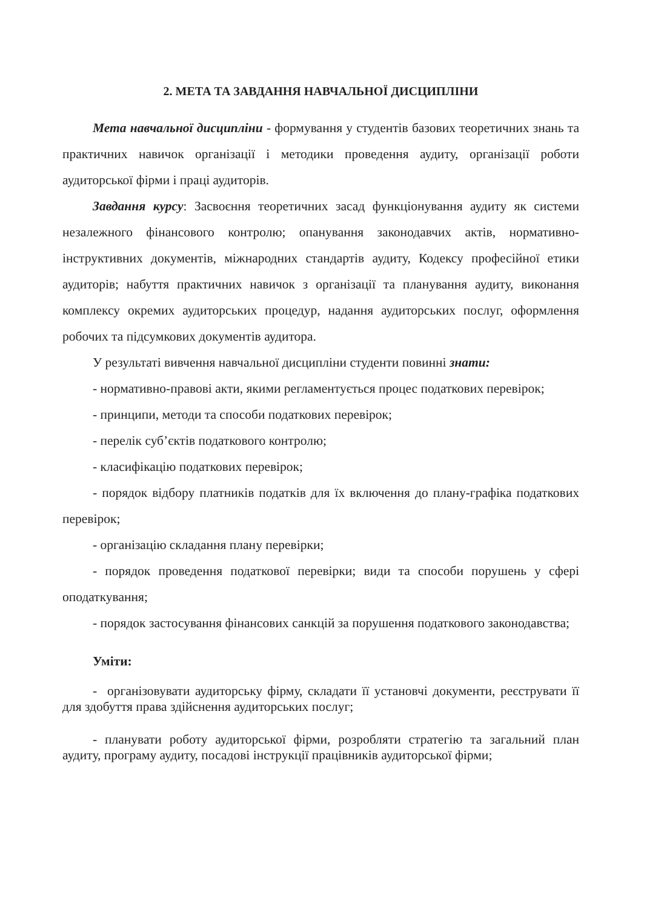2. МЕТА ТА ЗАВДАННЯ НАВЧАЛЬНОЇ ДИСЦИПЛІНИ
Мета навчальної дисципліни - формування у студентів базових теоретичних знань та практичних навичок організації і методики проведення аудиту, організації роботи аудиторської фірми і праці аудиторів.
Завдання курсу: Засвоєння теоретичних засад функціонування аудиту як системи незалежного фінансового контролю; опанування законодавчих актів, нормативно-інструктивних документів, міжнародних стандартів аудиту, Кодексу професійної етики аудиторів; набуття практичних навичок з організації та планування аудиту, виконання комплексу окремих аудиторських процедур, надання аудиторських послуг, оформлення робочих та підсумкових документів аудитора.
У результаті вивчення навчальної дисципліни студенти повинні знати:
- нормативно-правові акти, якими регламентується процес податкових перевірок;
- принципи, методи та способи податкових перевірок;
- перелік суб’єктів податкового контролю;
- класифікацію податкових перевірок;
- порядок відбору платників податків для їх включення до плану-графіка податкових перевірок;
- організацію складання плану перевірки;
- порядок проведення податкової перевірки; види та способи порушень у сфері оподаткування;
- порядок застосування фінансових санкцій за порушення податкового законодавства;
Уміти:
- організовувати аудиторську фірму, складати її установчі документи, реєструвати її для здобуття права здійснення аудиторських послуг;
- планувати роботу аудиторської фірми, розробляти стратегію та загальний план аудиту, програму аудиту, посадові інструкції працівників аудиторської фірми;